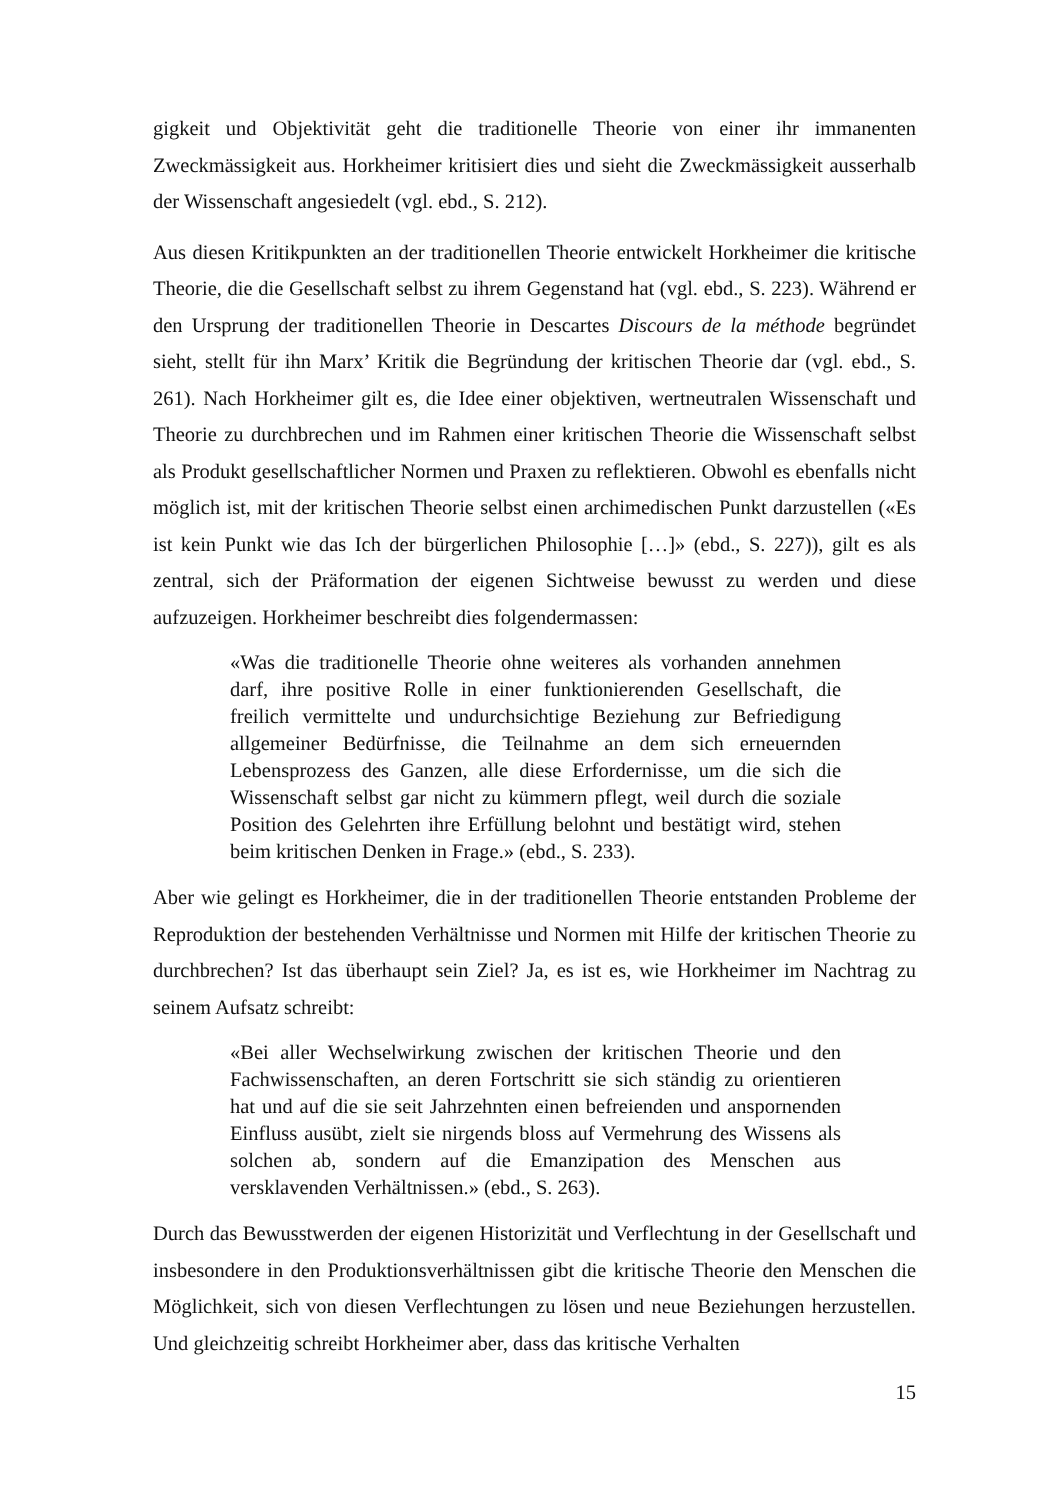gigkeit und Objektivität geht die traditionelle Theorie von einer ihr immanenten Zweckmässigkeit aus. Horkheimer kritisiert dies und sieht die Zweckmässigkeit ausserhalb der Wissenschaft angesiedelt (vgl. ebd., S. 212).
Aus diesen Kritikpunkten an der traditionellen Theorie entwickelt Horkheimer die kritische Theorie, die die Gesellschaft selbst zu ihrem Gegenstand hat (vgl. ebd., S. 223). Während er den Ursprung der traditionellen Theorie in Descartes Discours de la méthode begründet sieht, stellt für ihn Marx’ Kritik die Begründung der kritischen Theorie dar (vgl. ebd., S. 261). Nach Horkheimer gilt es, die Idee einer objektiven, wertneutralen Wissenschaft und Theorie zu durchbrechen und im Rahmen einer kritischen Theorie die Wissenschaft selbst als Produkt gesellschaftlicher Normen und Praxen zu reflektieren. Obwohl es ebenfalls nicht möglich ist, mit der kritischen Theorie selbst einen archimedischen Punkt darzustellen («Es ist kein Punkt wie das Ich der bürgerlichen Philosophie […]» (ebd., S. 227)), gilt es als zentral, sich der Präformation der eigenen Sichtweise bewusst zu werden und diese aufzuzeigen. Horkheimer beschreibt dies folgendermassen:
«Was die traditionelle Theorie ohne weiteres als vorhanden annehmen darf, ihre positive Rolle in einer funktionierenden Gesellschaft, die freilich vermittelte und undurchsichtige Beziehung zur Befriedigung allgemeiner Bedürfnisse, die Teilnahme an dem sich erneuernden Lebensprozess des Ganzen, alle diese Erfordernisse, um die sich die Wissenschaft selbst gar nicht zu kümmern pflegt, weil durch die soziale Position des Gelehrten ihre Erfüllung belohnt und bestätigt wird, stehen beim kritischen Denken in Frage.» (ebd., S. 233).
Aber wie gelingt es Horkheimer, die in der traditionellen Theorie entstanden Probleme der Reproduktion der bestehenden Verhältnisse und Normen mit Hilfe der kritischen Theorie zu durchbrechen? Ist das überhaupt sein Ziel? Ja, es ist es, wie Horkheimer im Nachtrag zu seinem Aufsatz schreibt:
«Bei aller Wechselwirkung zwischen der kritischen Theorie und den Fachwissenschaften, an deren Fortschritt sie sich ständig zu orientieren hat und auf die sie seit Jahrzehnten einen befreienden und anspornenden Einfluss ausübt, zielt sie nirgends bloss auf Vermehrung des Wissens als solchen ab, sondern auf die Emanzipation des Menschen aus versklavenden Verhältnissen.» (ebd., S. 263).
Durch das Bewusstwerden der eigenen Historizität und Verflechtung in der Gesellschaft und insbesondere in den Produktionsverhältnissen gibt die kritische Theorie den Menschen die Möglichkeit, sich von diesen Verflechtungen zu lösen und neue Beziehungen herzustellen. Und gleichzeitig schreibt Horkheimer aber, dass das kritische Verhalten
15